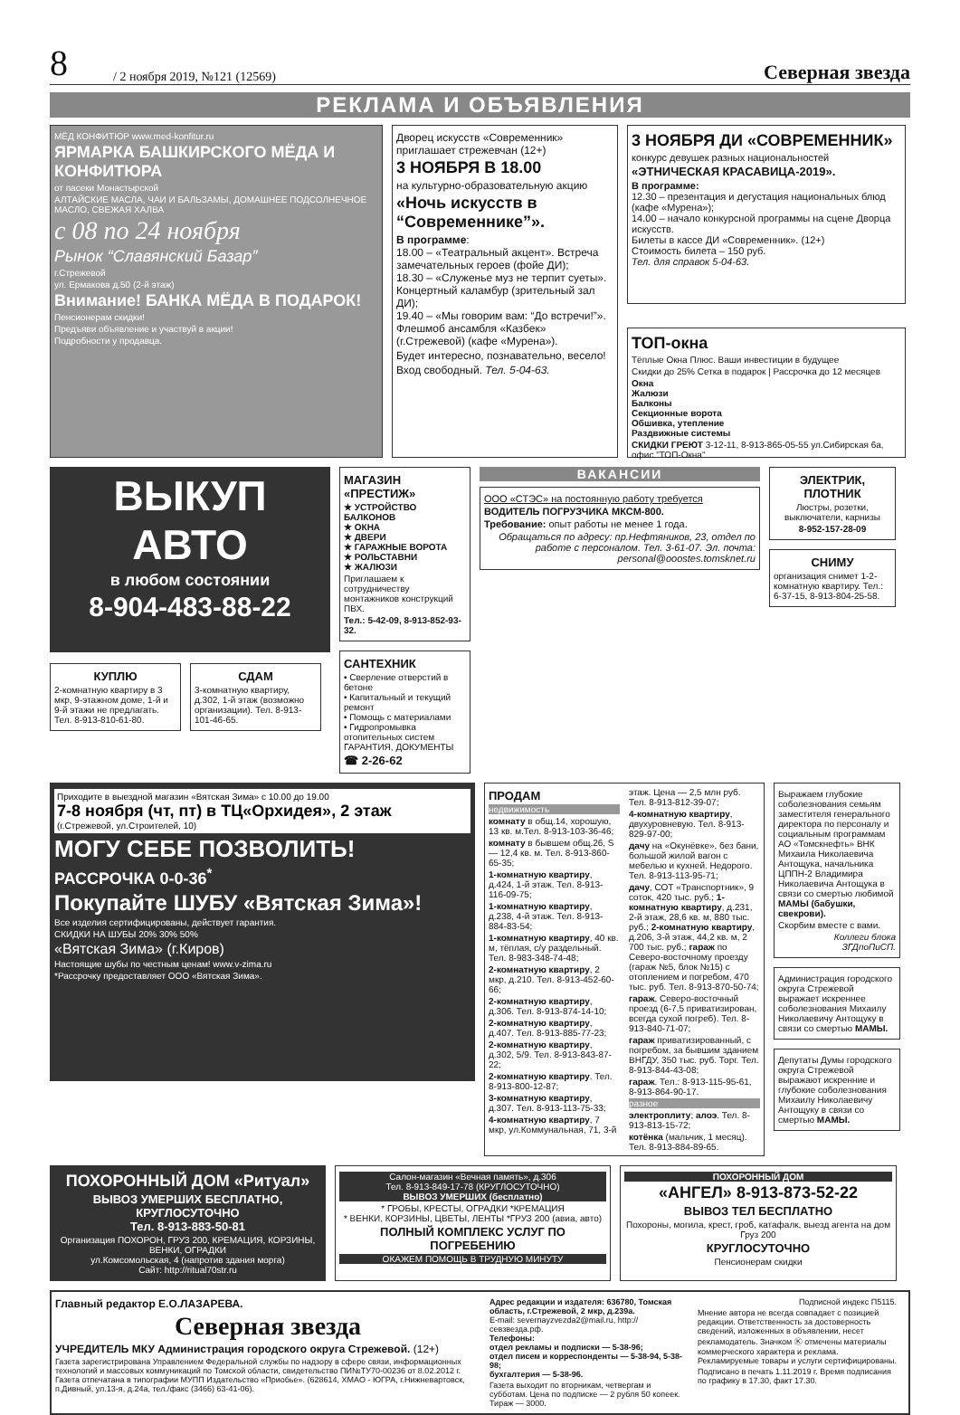8
/ 2 ноября 2019, №121 (12569)
Северная звезда
РЕКЛАМА И ОБЪЯВЛЕНИЯ
МЁД КОНФИТЮР www.med-konfitur.ru
ЯРМАРКА БАШКИРСКОГО МЁДА И КОНФИТЮРА
от пасеки Монастырской
АЛТАЙСКИЕ МАСЛА, ЧАИ И БАЛЬЗАМЫ, ДОМАШНЕЕ ПОДСОЛНЕЧНОЕ МАСЛО, СВЕЖАЯ ХАЛВА
с 08 по 24 ноября
Рынок “Славянский Базар”
г.Стрежевой
ул. Ермакова д.50 (2-й этаж)
Внимание! БАНКА МЁДА В ПОДАРОК!
Пенсионерам скидки!
Предъяви объявление и участвуй в акции!
Подробности у продавца.
Дворец искусств «Современник» приглашает стрежевчан (12+)
3 НОЯБРЯ В 18.00
на культурно-образовательную акцию
«Ночь искусств в “Современнике”».
В программе:
18.00 – «Театральный акцент». Встреча замечательных героев (фойе ДИ);
18.30 – «Служенье муз не терпит суеты». Концертный каламбур (зрительный зал ДИ);
19.40 – «Мы говорим вам: “До встречи!”». Флешмоб ансамбля «Казбек» (г.Стрежевой) (кафе «Мурена»).
Будет интересно, познавательно, весело!
Вход свободный. Тел. 5-04-63.
3 НОЯБРЯ ДИ «СОВРЕМЕННИК»
конкурс девушек разных национальностей
«ЭТНИЧЕСКАЯ КРАСАВИЦА-2019».
В программе:
12.30 – презентация и дегустация национальных блюд (кафе «Мурена»);
14.00 – начало конкурсной программы на сцене Дворца искусств.
Билеты в кассе ДИ «Современник». (12+)
Стоимость билета – 150 руб.
Тел. для справок 5-04-63.
ТОП-окна
Тёплые Окна Плюс. Ваши инвестиции в будущее
Скидки до 25% Сетка в подарок | Рассрочка до 12 месяцев
Окна
Жалюзи
Балконы
Секционные ворота
Обшивка, утепление
Раздвижные системы
СКИДКИ ГРЕЮТ 3-12-11, 8-913-865-05-55 ул.Сибирская 6а, офис "ТОП-Окна"
ВЫКУП АВТО
в любом состоянии
8-904-483-88-22
КУПЛЮ
2-комнатную квартиру в 3 мкр, 9-этажном доме, 1-й и 9-й этажи не предлагать. Тел. 8-913-810-61-80.
СДАМ
3-комнатную квартиру, д.302, 1-й этаж (возможно организации). Тел. 8-913-101-46-65.
МАГАЗИН «ПРЕСТИЖ»
★ УСТРОЙСТВО БАЛКОНОВ
★ ОКНА
★ ДВЕРИ
★ ГАРАЖНЫЕ ВОРОТА
★ РОЛЬСТАВНИ
★ ЖАЛЮЗИ
Приглашаем к сотрудничеству монтажников конструкций ПВХ.
Тел.: 5-42-09, 8-913-852-93-32.
САНТЕХНИК
• Сверление отверстий в бетоне
• Капитальный и текущий ремонт
• Помощь с материалами
• Гидропромывка отопительных систем
ГАРАНТИЯ, ДОКУМЕНТЫ
☎ 2-26-62
ВАКАНСИИ
ООО «СТЭС» на постоянную работу требуется
ВОДИТЕЛЬ ПОГРУЗЧИКА МКСМ-800.
Требование: опыт работы не менее 1 года.
Обращаться по адресу: пр.Нефтяников, 23, отдел по работе с персоналом. Тел. 3-61-07. Эл. почта: personal@ooostes.tomsknet.ru
ЭЛЕКТРИК, ПЛОТНИК
Люстры, розетки, выключатели, карнизы
8-952-157-28-09
СНИМУ
организация снимет 1-2-комнатную квартиру. Тел.: 6-37-15, 8-913-804-25-58.
Приходите в выездной магазин «Вятская Зима» с 10.00 до 19.00
7-8 ноября (чт, пт) в ТЦ«Орхидея», 2 этаж
(г.Стрежевой, ул.Строителей, 10)
МОГУ СЕБЕ ПОЗВОЛИТЬ!
РАССРОЧКА 0-0-36<sup>*</sup>
Покупайте ШУБУ «Вятская Зима»!
Все изделия сертифицированы, действует гарантия.
СКИДКИ НА ШУБЫ 20% 30% 50%
«Вятская Зима» (г.Киров)
Настоящие шубы по честным ценам! www.v-zima.ru
*Рассрочку предоставляет ООО «Вятская Зима».
ПРОДАМ
недвижимость
комнату в общ.14, хорошую, 13 кв. м.Тел. 8-913-103-36-46;
комнату в бывшем общ.26, S — 12,4 кв. м. Тел. 8-913-860-65-35;
1-комнатную квартиру, д.424, 1-й этаж. Тел. 8-913-116-09-75;
1-комнатную квартиру, д.238, 4-й этаж. Тел. 8-913-884-83-54;
1-комнатную квартиру, 40 кв. м, тёплая, с/у раздельный. Тел. 8-983-348-74-48;
2-комнатную квартиру, 2 мкр, д.210. Тел. 8-913-452-60-66;
2-комнатную квартиру, д.306. Тел. 8-913-874-14-10;
2-комнатную квартиру, д.407. Тел. 8-913-885-77-23;
2-комнатную квартиру, д.302, 5/9. Тел. 8-913-843-87-22;
2-комнатную квартиру. Тел. 8-913-800-12-87;
3-комнатную квартиру, д.307. Тел. 8-913-113-75-33;
4-комнатную квартиру, 7 мкр, ул.Коммунальная, 71, 3-й этаж. Цена — 2,5 млн руб. Тел. 8-913-812-39-07;
4-комнатную квартиру, двухуровневую. Тел. 8-913-829-97-00;
дачу на «Окунёвке», без бани, большой жилой вагон с мебелью и кухней. Недорого. Тел. 8-913-113-95-71;
дачу, СОТ «Транспортник», 9 соток, 420 тыс. руб.; 1-комнатную квартиру, д.231, 2-й этаж, 28,6 кв. м, 880 тыс. руб.; 2-комнатную квартиру, д.206, 3-й этаж, 44,2 кв. м, 2 700 тыс. руб.; гараж по Северо-восточному проезду (гараж №5, блок №15) с отоплением и погребом, 470 тыс. руб. Тел. 8-913-870-50-74;
гараж, Северо-восточный проезд (6-7,5 приватизирован, всегда сухой погреб). Тел. 8-913-840-71-07;
гараж приватизированный, с погребом, за бывшим зданием ВНГДУ, 350 тыс. руб. Торг. Тел. 8-913-844-43-08;
гараж. Тел.: 8-913-115-95-61, 8-913-864-90-17.
разное
электроплиту; алоэ. Тел. 8-913-813-15-72;
котёнка (мальчик, 1 месяц). Тел. 8-913-884-89-65.
Выражаем глубокие соболезнования семьям заместителя генерального директора по персоналу и социальным программам АО «Томскнефть» ВНК Михаила Николаевича Антощука, начальника ЦППН-2 Владимира Николаевича Антощука в связи со смертью любимой МАМЫ (бабушки, свекрови).
Скорбим вместе с вами.
Коллеги блока ЗГДпоПиСП.
Администрация городского округа Стрежевой выражает искреннее соболезнования Михаилу Николаевичу Антощуку в связи со смертью МАМЫ.
Депутаты Думы городского округа Стрежевой выражают искренние и глубокие соболезнования Михаилу Николаевичу Антощуку в связи со смертью МАМЫ.
ПОХОРОННЫЙ ДОМ «Ритуал»
ВЫВОЗ УМЕРШИХ БЕСПЛАТНО, КРУГЛОСУТОЧНО
Тел. 8-913-883-50-81
Организация ПОХОРОН, ГРУЗ 200, КРЕМАЦИЯ, КОРЗИНЫ, ВЕНКИ, ОГРАДКИ
ул.Комсомольская, 4 (напротив здания морга)
Сайт: http://ritual70str.ru
Салон-магазин «Вечная память», д.306
Тел. 8-913-849-17-78 (КРУГЛОСУТОЧНО)
ВЫВОЗ УМЕРШИХ (бесплатно)
* ГРОБЫ, КРЕСТЫ, ОГРАДКИ *КРЕМАЦИЯ
* ВЕНКИ, КОРЗИНЫ, ЦВЕТЫ, ЛЕНТЫ *ГРУЗ 200 (авиа, авто)
ПОЛНЫЙ КОМПЛЕКС УСЛУГ ПО ПОГРЕБЕНИЮ
ОКАЖЕМ ПОМОЩЬ В ТРУДНУЮ МИНУТУ
ПОХОРОННЫЙ ДОМ
«АНГЕЛ» 8-913-873-52-22
ВЫВОЗ ТЕЛ БЕСПЛАТНО
Похороны, могила, крест, гроб, катафалк, выезд агента на дом Груз 200
КРУГЛОСУТОЧНО
Пенсионерам скидки
Главный редактор Е.О.ЛАЗАРЕВА.
Северная звезда
УЧРЕДИТЕЛЬ МКУ Администрация городского округа Стрежевой. (12+)
Газета зарегистрирована Управлением Федеральной службы по надзору в сфере связи, информационных технологий и массовых коммуникаций по Томской области, свидетельство ПИ№ТУ70-00236 от 8.02.2012 г. Газета отпечатана в типографии МУПП Издательство «Приобье». (628614, ХМАО - ЮГРА, г.Нижневартовск, п.Дивный, ул.13-я, д.24а, тел./факс (3466) 63-41-06).
Адрес редакции и издателя: 636780, Томская область, г.Стрежевой, 2 мкр, д.239а.
E-mail: severnayzvezda2@mail.ru, http://севзвезда.рф.
Телефоны:
отдел рекламы и подписки — 5-38-96;
отдел писем и корреспонденты — 5-38-94, 5-38-98;
бухгалтерия — 5-38-96.
Газета выходит по вторникам, четвергам и субботам. Цена по подписке — 2 рубля 50 копеек. Тираж — 3000.
Подписной индекс П5115.
Мнение автора не всегда совпадает с позицией редакции. Ответственность за достоверность сведений, изложенных в объявлении, несет рекламодатель. Значком Ⓚ отмечены материалы коммерческого характера и реклама. Рекламируемые товары и услуги сертифицированы.
Подписано в печать 1.11.2019 г. Время подписания по графику в 17.30, факт 17.30.